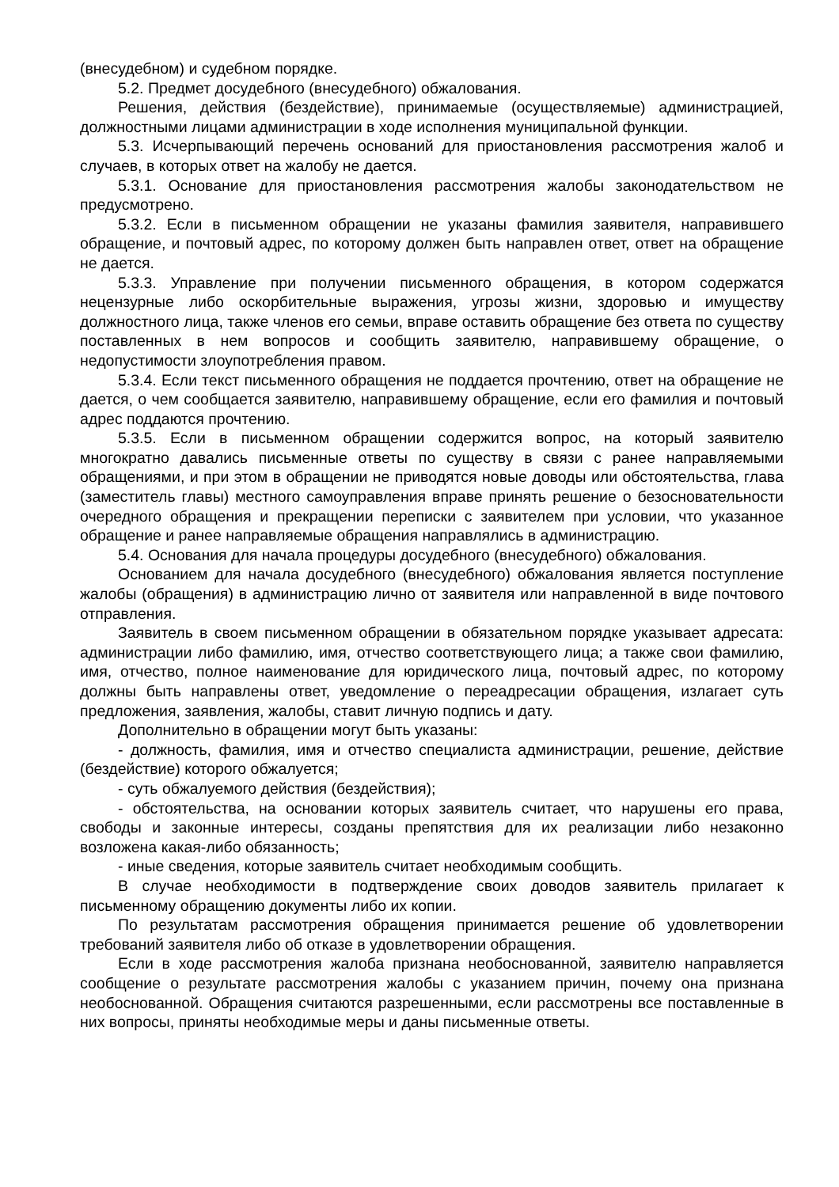(внесудебном) и судебном порядке.
5.2. Предмет досудебного (внесудебного) обжалования.
Решения, действия (бездействие), принимаемые (осуществляемые) администрацией, должностными лицами администрации в ходе исполнения муниципальной функции.
5.3. Исчерпывающий перечень оснований для приостановления рассмотрения жалоб и случаев, в которых ответ на жалобу не дается.
5.3.1. Основание для приостановления рассмотрения жалобы законодательством не предусмотрено.
5.3.2. Если в письменном обращении не указаны фамилия заявителя, направившего обращение, и почтовый адрес, по которому должен быть направлен ответ, ответ на обращение не дается.
5.3.3. Управление при получении письменного обращения, в котором содержатся нецензурные либо оскорбительные выражения, угрозы жизни, здоровью и имуществу должностного лица, также членов его семьи, вправе оставить обращение без ответа по существу поставленных в нем вопросов и сообщить заявителю, направившему обращение, о недопустимости злоупотребления правом.
5.3.4. Если текст письменного обращения не поддается прочтению, ответ на обращение не дается, о чем сообщается заявителю, направившему обращение, если его фамилия и почтовый адрес поддаются прочтению.
5.3.5. Если в письменном обращении содержится вопрос, на который заявителю многократно давались письменные ответы по существу в связи с ранее направляемыми обращениями, и при этом в обращении не приводятся новые доводы или обстоятельства, глава (заместитель главы) местного самоуправления вправе принять решение о безосновательности очередного обращения и прекращении переписки с заявителем при условии, что указанное обращение и ранее направляемые обращения направлялись в администрацию.
5.4. Основания для начала процедуры досудебного (внесудебного) обжалования.
Основанием для начала досудебного (внесудебного) обжалования является поступление жалобы (обращения) в администрацию лично от заявителя или направленной в виде почтового отправления.
Заявитель в своем письменном обращении в обязательном порядке указывает адресата: администрации либо фамилию, имя, отчество соответствующего лица; а также свои фамилию, имя, отчество, полное наименование для юридического лица, почтовый адрес, по которому должны быть направлены ответ, уведомление о переадресации обращения, излагает суть предложения, заявления, жалобы, ставит личную подпись и дату.
Дополнительно в обращении могут быть указаны:
- должность, фамилия, имя и отчество специалиста администрации, решение, действие (бездействие) которого обжалуется;
- суть обжалуемого действия (бездействия);
- обстоятельства, на основании которых заявитель считает, что нарушены его права, свободы и законные интересы, созданы препятствия для их реализации либо незаконно возложена какая-либо обязанность;
- иные сведения, которые заявитель считает необходимым сообщить.
В случае необходимости в подтверждение своих доводов заявитель прилагает к письменному обращению документы либо их копии.
По результатам рассмотрения обращения принимается решение об удовлетворении требований заявителя либо об отказе в удовлетворении обращения.
Если в ходе рассмотрения жалоба признана необоснованной, заявителю направляется сообщение о результате рассмотрения жалобы с указанием причин, почему она признана необоснованной. Обращения считаются разрешенными, если рассмотрены все поставленные в них вопросы, приняты необходимые меры и даны письменные ответы.